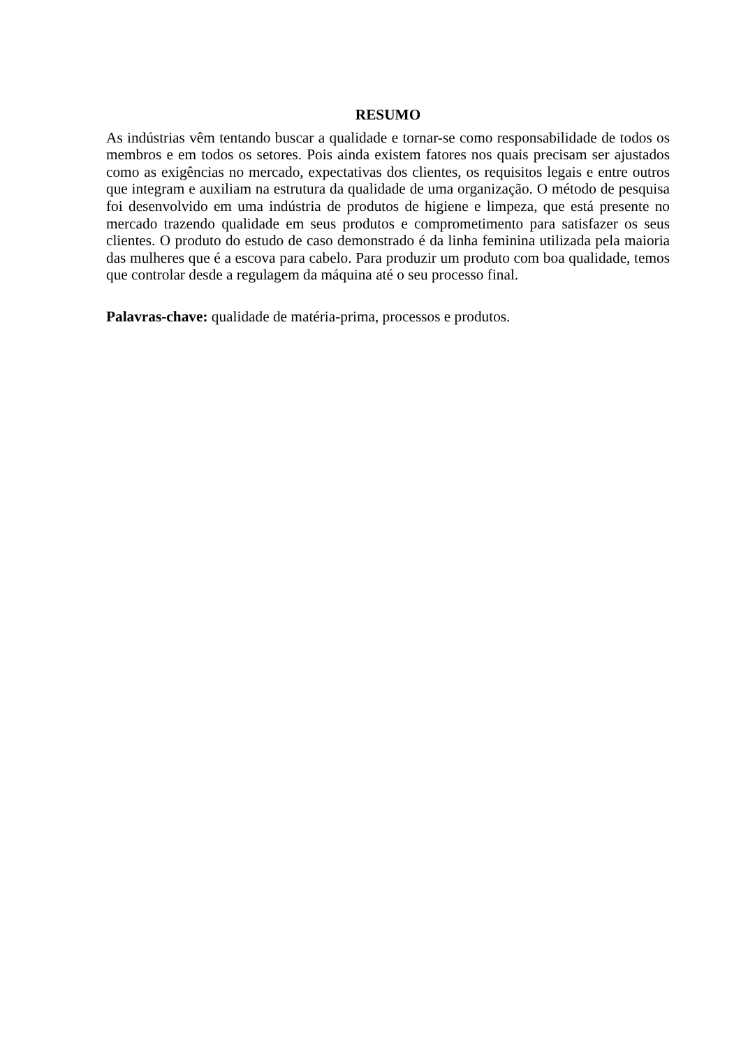RESUMO
As indústrias vêm tentando buscar a qualidade e tornar-se como responsabilidade de todos os membros e em todos os setores. Pois ainda existem fatores nos quais precisam ser ajustados como as exigências no mercado, expectativas dos clientes, os requisitos legais e entre outros que integram e auxiliam na estrutura da qualidade de uma organização. O método de pesquisa foi desenvolvido em uma indústria de produtos de higiene e limpeza, que está presente no mercado trazendo qualidade em seus produtos e comprometimento para satisfazer os seus clientes. O produto do estudo de caso demonstrado é da linha feminina utilizada pela maioria das mulheres que é a escova para cabelo. Para produzir um produto com boa qualidade, temos que controlar desde a regulagem da máquina até o seu processo final.
Palavras-chave: qualidade de matéria-prima, processos e produtos.